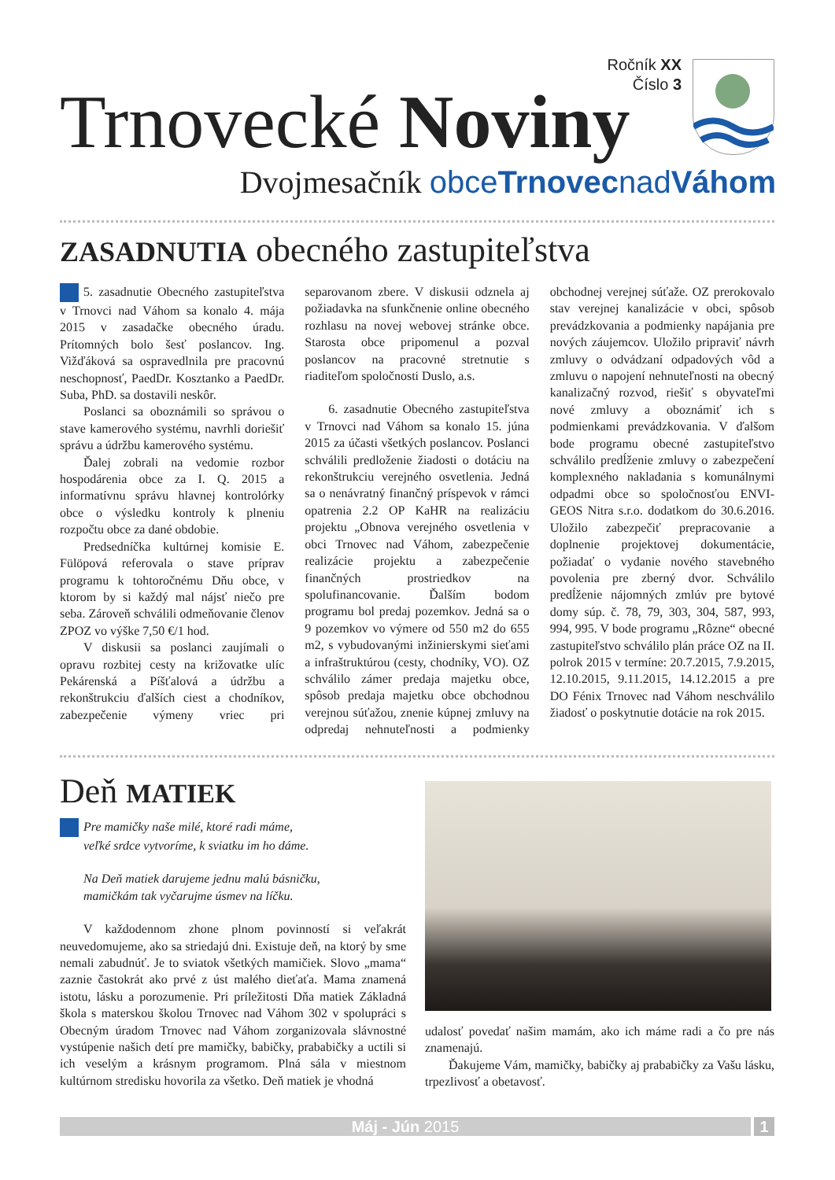Ročník XX
Číslo 3
Trnovecké Noviny
Dvojmesačník obceTrnovecnadVáhom
ZASADNUTIA obecného zastupiteľstva
5. zasadnutie Obecného zastupiteľstva v Trnovci nad Váhom sa konalo 4. mája 2015 v zasadačke obecného úradu. Prítomných bolo šesť poslancov. Ing. Vižďáková sa ospravedlnila pre pracovnú neschopnosť, PaedDr. Kosztanko a PaedDr. Suba, PhD. sa dostavili neskôr.
Poslanci sa oboznámili so správou o stave kamerového systému, navrhli doriešiť správu a údržbu kamerového systému.
Ďalej zobrali na vedomie rozbor hospodárenia obce za I. Q. 2015 a informatívnu správu hlavnej kontrolórky obce o výsledku kontroly k plneniu rozpočtu obce za dané obdobie.
Predsedníčka kultúrnej komisie E. Fülöpová referovala o stave príprav programu k tohtoročnému Dňu obce, v ktorom by si každý mal nájsť niečo pre seba. Zároveň schválili odmeňovanie členov ZPOZ vo výške 7,50 €/1 hod.
V diskusii sa poslanci zaujímali o opravu rozbitej cesty na križovatke ulíc Pekárenská a Píšťalová a údržbu a rekonštrukciu ďalších ciest a chodníkov, zabezpečenie výmeny vriec pri separovanom zbere. V diskusii odznela aj požiadavka na sfunkčnenie online obecného rozhlasu na novej webovej stránke obce. Starosta obce pripomenul a pozval poslancov na pracovné stretnutie s riaditeľom spoločnosti Duslo, a.s.
6. zasadnutie Obecného zastupiteľstva v Trnovci nad Váhom sa konalo 15. júna 2015 za účasti všetkých poslancov. Poslanci schválili predloženie žiadosti o dotáciu na rekonštrukciu verejného osvetlenia. Jedná sa o nenávratný finančný príspevok v rámci opatrenia 2.2 OP KaHR na realizáciu projektu „Obnova verejného osvetlenia v obci Trnovec nad Váhom, zabezpečenie realizácie projektu a zabezpečenie finančných prostriedkov na spolufinancovanie. Ďalším bodom programu bol predaj pozemkov. Jedná sa o 9 pozemkov vo výmere od 550 m2 do 655 m2, s vybudovanými inžinierskymi sieťami a infraštruktúrou (cesty, chodníky, VO). OZ schválilo zámer predaja majetku obce, spôsob predaja majetku obce obchodnou verejnou súťažou, znenie kúpnej zmluvy na odpredaj nehnuteľnosti a podmienky obchodnej verejnej súťaže. OZ prerokovalo stav verejnej kanalizácie v obci, spôsob prevádzkovania a podmienky napájania pre nových záujemcov. Uložilo pripraviť návrh zmluvy o odvádzaní odpadových vôd a zmluvu o napojení nehnuteľnosti na obecný kanalizačný rozvod, riešiť s obyvateľmi nové zmluvy a oboznámiť ich s podmienkami prevádzkovania. V ďalšom bode programu obecné zastupiteľstvo schválilo predĺženie zmluvy o zabezpečení komplexného nakladania s komunálnymi odpadmi obce so spoločnosťou ENVI-GEOS Nitra s.r.o. dodatkom do 30.6.2016. Uložilo zabezpečiť prepracovanie a doplnenie projektovej dokumentácie, požiadať o vydanie nového stavebného povolenia pre zberný dvor. Schválilo predĺženie nájomných zmlúv pre bytové domy súp. č. 78, 79, 303, 304, 587, 993, 994, 995. V bode programu „Rôzne“ obecné zastupiteľstvo schválilo plán práce OZ na II. polrok 2015 v termíne: 20.7.2015, 7.9.2015, 12.10.2015, 9.11.2015, 14.12.2015 a pre DO Fénix Trnovec nad Váhom neschválilo žiadosť o poskytnutie dotácie na rok 2015.
Deň MATIEK
Pre mamičky naše milé, ktoré radi máme,
veľké srdce vytvoríme, k sviatku im ho dáme.
Na Deň matiek darujeme jednu malú básničku,
mamičkám tak vyčarujme úsmev na líčku.
V každodennom zhone plnom povinností si veľakrát neuvedomujeme, ako sa striedajú dni. Existuje deň, na ktorý by sme nemali zabudnúť. Je to sviatok všetkých mamičiek. Slovo „mama“ zaznie častokrát ako prvé z úst malého dieťaťa. Mama znamená istotu, lásku a porozumenie. Pri príležitosti Dňa matiek Základná škola s materskou školou Trnovec nad Váhom 302 v spolupráci s Obecným úradom Trnovec nad Váhom zorganizovala slávnostné vystúpenie našich detí pre mamičky, babičky, prababičky a uctili si ich veselým a krásnym programom. Plná sála v miestnom kultúrnom stredisku hovorila za všetko. Deň matiek je vhodná
udalosť povedať našim mamám, ako ich máme radi a čo pre nás znamenajú.
Ďakujeme Vám, mamičky, babičky aj prababičky za Vašu lásku, trpezlivosť a obetavosť.
Máj - Jún 2015 1